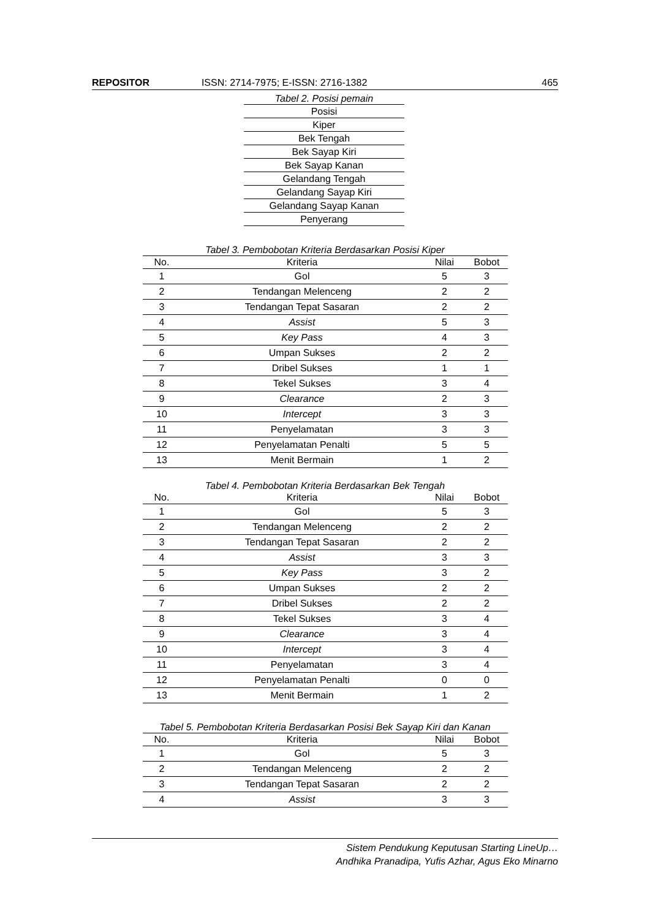REPOSITOR ISSN: 2714-7975; E-ISSN: 2716-1382 465
Tabel 2. Posisi pemain
| Posisi |
| Kiper |
| Bek Tengah |
| Bek Sayap Kiri |
| Bek Sayap Kanan |
| Gelandang Tengah |
| Gelandang Sayap Kiri |
| Gelandang Sayap Kanan |
| Penyerang |
Tabel 3. Pembobotan Kriteria Berdasarkan Posisi Kiper
| No. | Kriteria | Nilai | Bobot |
| --- | --- | --- | --- |
| 1 | Gol | 5 | 3 |
| 2 | Tendangan Melenceng | 2 | 2 |
| 3 | Tendangan Tepat Sasaran | 2 | 2 |
| 4 | Assist | 5 | 3 |
| 5 | Key Pass | 4 | 3 |
| 6 | Umpan Sukses | 2 | 2 |
| 7 | Dribel Sukses | 1 | 1 |
| 8 | Tekel Sukses | 3 | 4 |
| 9 | Clearance | 2 | 3 |
| 10 | Intercept | 3 | 3 |
| 11 | Penyelamatan | 3 | 3 |
| 12 | Penyelamatan Penalti | 5 | 5 |
| 13 | Menit Bermain | 1 | 2 |
Tabel 4. Pembobotan Kriteria Berdasarkan Bek Tengah
| No. | Kriteria | Nilai | Bobot |
| --- | --- | --- | --- |
| 1 | Gol | 5 | 3 |
| 2 | Tendangan Melenceng | 2 | 2 |
| 3 | Tendangan Tepat Sasaran | 2 | 2 |
| 4 | Assist | 3 | 3 |
| 5 | Key Pass | 3 | 2 |
| 6 | Umpan Sukses | 2 | 2 |
| 7 | Dribel Sukses | 2 | 2 |
| 8 | Tekel Sukses | 3 | 4 |
| 9 | Clearance | 3 | 4 |
| 10 | Intercept | 3 | 4 |
| 11 | Penyelamatan | 3 | 4 |
| 12 | Penyelamatan Penalti | 0 | 0 |
| 13 | Menit Bermain | 1 | 2 |
Tabel 5. Pembobotan Kriteria Berdasarkan Posisi Bek Sayap Kiri dan Kanan
| No. | Kriteria | Nilai | Bobot |
| --- | --- | --- | --- |
| 1 | Gol | 5 | 3 |
| 2 | Tendangan Melenceng | 2 | 2 |
| 3 | Tendangan Tepat Sasaran | 2 | 2 |
| 4 | Assist | 3 | 3 |
Sistem Pendukung Keputusan Starting LineUp…
Andhika Pranadipa, Yufis Azhar, Agus Eko Minarno